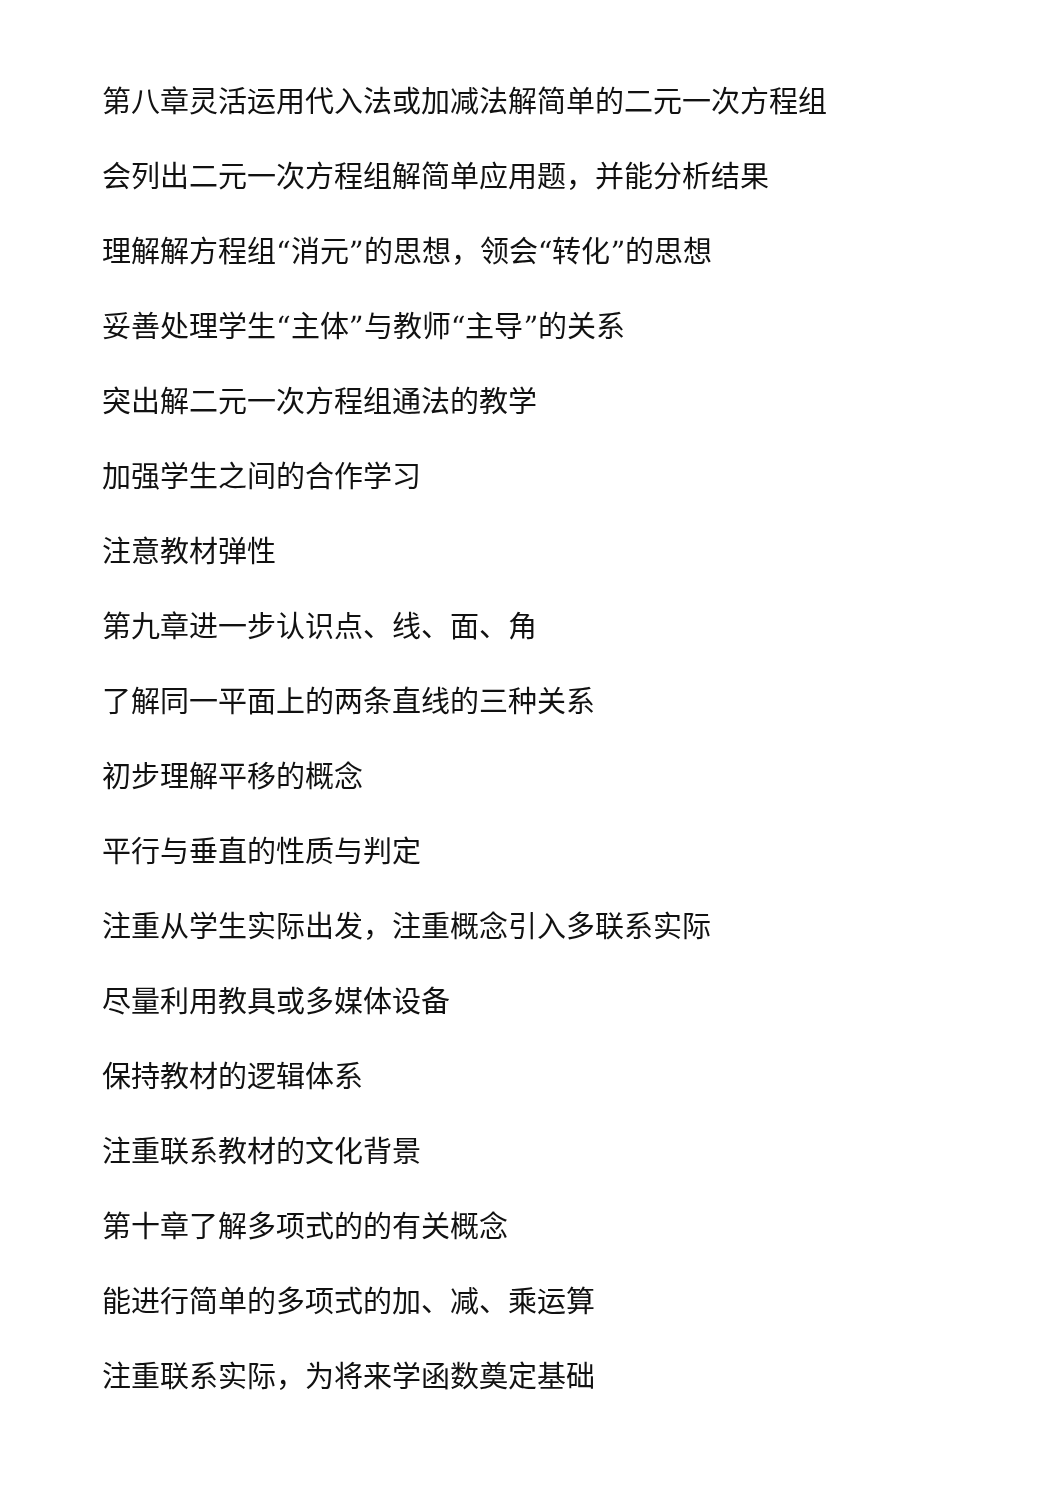第八章灵活运用代入法或加减法解简单的二元一次方程组
会列出二元一次方程组解简单应用题，并能分析结果
理解解方程组“消元”的思想，领会“转化”的思想
妥善处理学生“主体”与教师“主导”的关系
突出解二元一次方程组通法的教学
加强学生之间的合作学习
注意教材弹性
第九章进一步认识点、线、面、角
了解同一平面上的两条直线的三种关系
初步理解平移的概念
平行与垂直的性质与判定
注重从学生实际出发，注重概念引入多联系实际
尽量利用教具或多媒体设备
保持教材的逻辑体系
注重联系教材的文化背景
第十章了解多项式的的有关概念
能进行简单的多项式的加、减、乘运算
注重联系实际，为将来学函数奠定基础